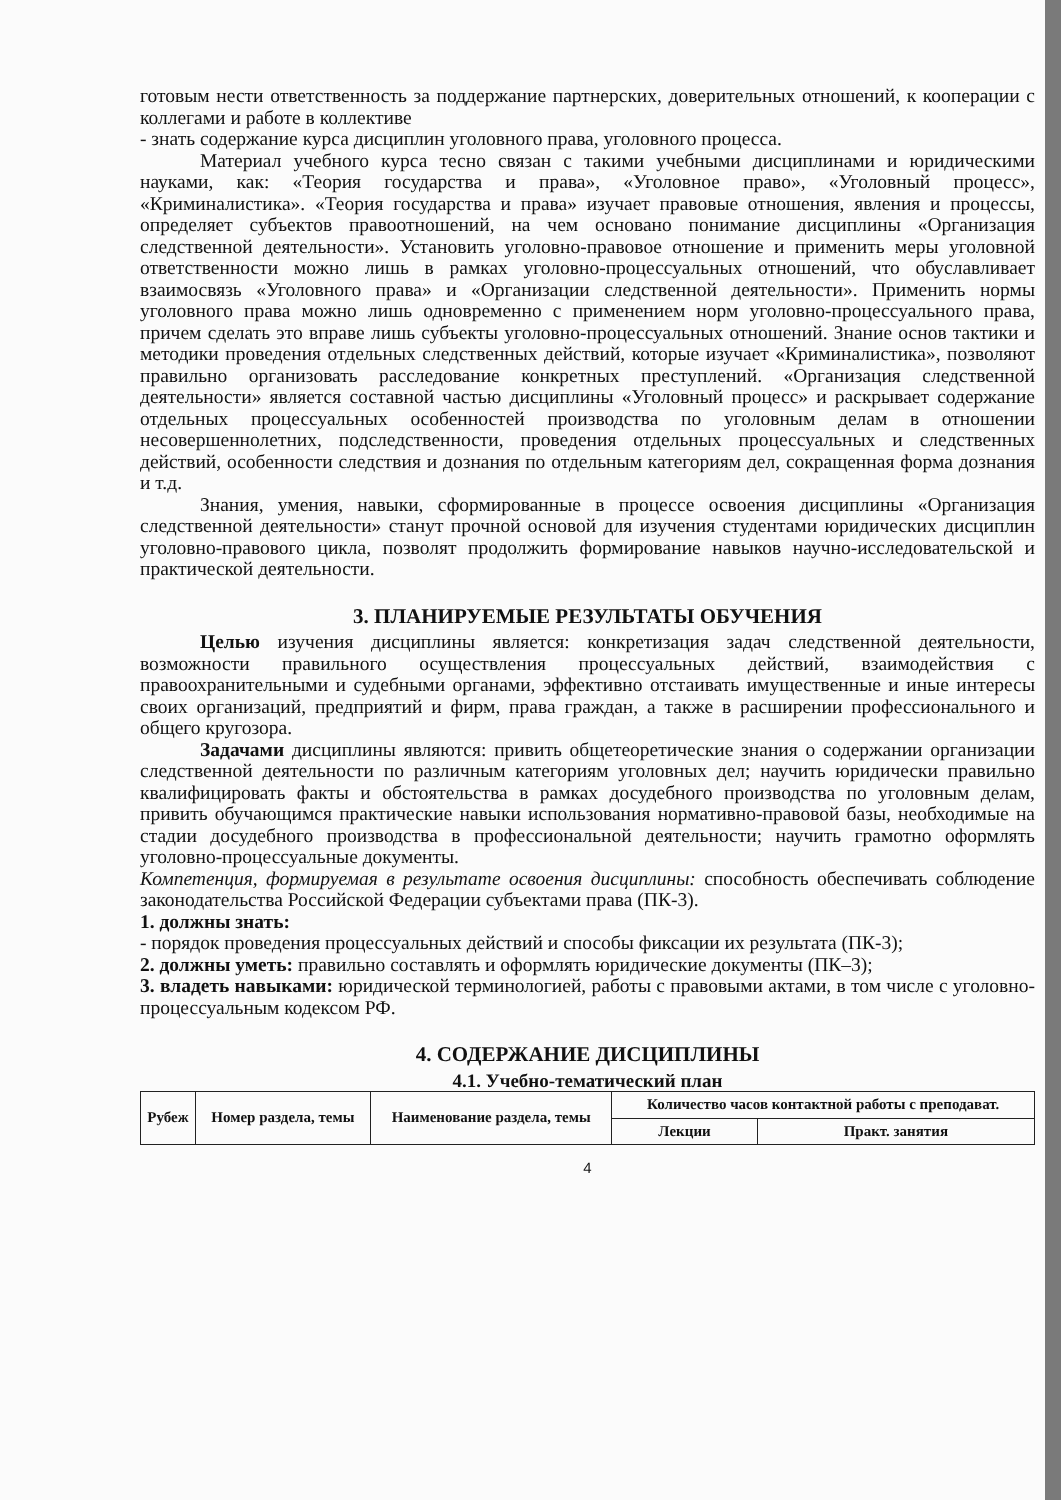готовым нести ответственность за поддержание партнерских, доверительных отношений, к кооперации с коллегами и работе в коллективе
- знать содержание курса дисциплин уголовного права, уголовного процесса.
Материал учебного курса тесно связан с такими учебными дисциплинами и юридическими науками, как: «Теория государства и права», «Уголовное право», «Уголовный процесс», «Криминалистика». «Теория государства и права» изучает правовые отношения, явления и процессы, определяет субъектов правоотношений, на чем основано понимание дисциплины «Организация следственной деятельности». Установить уголовно-правовое отношение и применить меры уголовной ответственности можно лишь в рамках уголовно-процессуальных отношений, что обуславливает взаимосвязь «Уголовного права» и «Организации следственной деятельности». Применить нормы уголовного права можно лишь одновременно с применением норм уголовно-процессуального права, причем сделать это вправе лишь субъекты уголовно-процессуальных отношений. Знание основ тактики и методики проведения отдельных следственных действий, которые изучает «Криминалистика», позволяют правильно организовать расследование конкретных преступлений. «Организация следственной деятельности» является составной частью дисциплины «Уголовный процесс» и раскрывает содержание отдельных процессуальных особенностей производства по уголовным делам в отношении несовершеннолетних, подследственности, проведения отдельных процессуальных и следственных действий, особенности следствия и дознания по отдельным категориям дел, сокращенная форма дознания и т.д.
Знания, умения, навыки, сформированные в процессе освоения дисциплины «Организация следственной деятельности» станут прочной основой для изучения студентами юридических дисциплин уголовно-правового цикла, позволят продолжить формирование навыков научно-исследовательской и практической деятельности.
3. ПЛАНИРУЕМЫЕ РЕЗУЛЬТАТЫ ОБУЧЕНИЯ
Целью изучения дисциплины является: конкретизация задач следственной деятельности, возможности правильного осуществления процессуальных действий, взаимодействия с правоохранительными и судебными органами, эффективно отстаивать имущественные и иные интересы своих организаций, предприятий и фирм, права граждан, а также в расширении профессионального и общего кругозора.
Задачами дисциплины являются: привить общетеоретические знания о содержании организации следственной деятельности по различным категориям уголовных дел; научить юридически правильно квалифицировать факты и обстоятельства в рамках досудебного производства по уголовным делам, привить обучающимся практические навыки использования нормативно-правовой базы, необходимые на стадии досудебного производства в профессиональной деятельности; научить грамотно оформлять уголовно-процессуальные документы.
Компетенция, формируемая в результате освоения дисциплины: способность обеспечивать соблюдение законодательства Российской Федерации субъектами права (ПК-3).
1. должны знать:
- порядок проведения процессуальных действий и способы фиксации их результата (ПК-3);
2. должны уметь: правильно составлять и оформлять юридические документы (ПК–3);
3. владеть навыками: юридической терминологией, работы с правовыми актами, в том числе с уголовно-процессуальным кодексом РФ.
4. СОДЕРЖАНИЕ ДИСЦИПЛИНЫ
4.1. Учебно-тематический план
| Рубеж | Номер раздела, темы | Наименование раздела, темы | Количество часов контактной работы с преподават. | |
| --- | --- | --- | --- | --- |
| | | | Лекции | Практ. занятия |
4